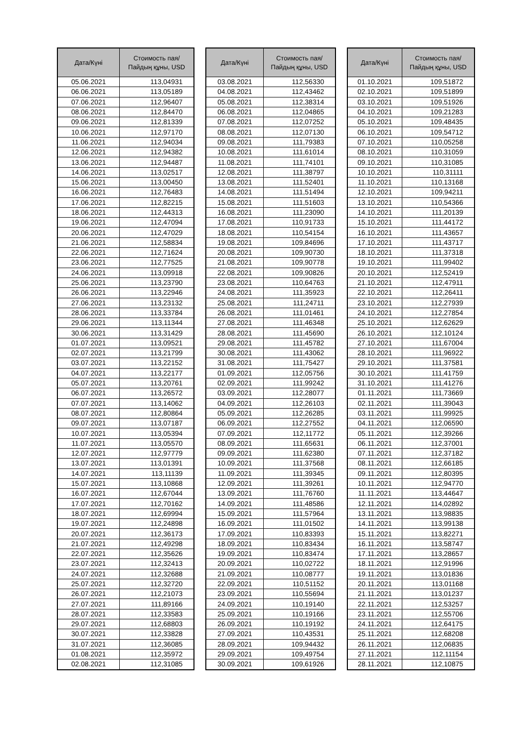| Дата/Күні | Стоимость пая/ Пайдың құны, USD |
| --- | --- |
| 05.06.2021 | 113,04931 |
| 06.06.2021 | 113,05189 |
| 07.06.2021 | 112,96407 |
| 08.06.2021 | 112,84470 |
| 09.06.2021 | 112,81339 |
| 10.06.2021 | 112,97170 |
| 11.06.2021 | 112,94034 |
| 12.06.2021 | 112,94382 |
| 13.06.2021 | 112,94487 |
| 14.06.2021 | 113,02517 |
| 15.06.2021 | 113,00450 |
| 16.06.2021 | 112,76483 |
| 17.06.2021 | 112,82215 |
| 18.06.2021 | 112,44313 |
| 19.06.2021 | 112,47094 |
| 20.06.2021 | 112,47029 |
| 21.06.2021 | 112,58834 |
| 22.06.2021 | 112,71624 |
| 23.06.2021 | 112,77525 |
| 24.06.2021 | 113,09918 |
| 25.06.2021 | 113,23790 |
| 26.06.2021 | 113,22946 |
| 27.06.2021 | 113,23132 |
| 28.06.2021 | 113,33784 |
| 29.06.2021 | 113,11344 |
| 30.06.2021 | 113,31429 |
| 01.07.2021 | 113,09521 |
| 02.07.2021 | 113,21799 |
| 03.07.2021 | 113,22152 |
| 04.07.2021 | 113,22177 |
| 05.07.2021 | 113,20761 |
| 06.07.2021 | 113,26572 |
| 07.07.2021 | 113,14062 |
| 08.07.2021 | 112,80864 |
| 09.07.2021 | 113,07187 |
| 10.07.2021 | 113,05394 |
| 11.07.2021 | 113,05570 |
| 12.07.2021 | 112,97779 |
| 13.07.2021 | 113,01391 |
| 14.07.2021 | 113,11139 |
| 15.07.2021 | 113,10868 |
| 16.07.2021 | 112,67044 |
| 17.07.2021 | 112,70162 |
| 18.07.2021 | 112,69994 |
| 19.07.2021 | 112,24898 |
| 20.07.2021 | 112,36173 |
| 21.07.2021 | 112,49298 |
| 22.07.2021 | 112,35626 |
| 23.07.2021 | 112,32413 |
| 24.07.2021 | 112,32688 |
| 25.07.2021 | 112,32720 |
| 26.07.2021 | 112,21073 |
| 27.07.2021 | 111,89166 |
| 28.07.2021 | 112,33583 |
| 29.07.2021 | 112,68803 |
| 30.07.2021 | 112,33828 |
| 31.07.2021 | 112,36085 |
| 01.08.2021 | 112,35972 |
| 02.08.2021 | 112,31085 |
| Дата/Күні | Стоимость пая/ Пайдың құны, USD |
| --- | --- |
| 03.08.2021 | 112,56330 |
| 04.08.2021 | 112,43462 |
| 05.08.2021 | 112,38314 |
| 06.08.2021 | 112,04865 |
| 07.08.2021 | 112,07252 |
| 08.08.2021 | 112,07130 |
| 09.08.2021 | 111,79383 |
| 10.08.2021 | 111,61014 |
| 11.08.2021 | 111,74101 |
| 12.08.2021 | 111,38797 |
| 13.08.2021 | 111,52401 |
| 14.08.2021 | 111,51494 |
| 15.08.2021 | 111,51603 |
| 16.08.2021 | 111,23090 |
| 17.08.2021 | 110,91733 |
| 18.08.2021 | 110,54154 |
| 19.08.2021 | 109,84696 |
| 20.08.2021 | 109,90730 |
| 21.08.2021 | 109,90778 |
| 22.08.2021 | 109,90826 |
| 23.08.2021 | 110,64763 |
| 24.08.2021 | 111,35923 |
| 25.08.2021 | 111,24711 |
| 26.08.2021 | 111,01461 |
| 27.08.2021 | 111,46348 |
| 28.08.2021 | 111,45690 |
| 29.08.2021 | 111,45782 |
| 30.08.2021 | 111,43062 |
| 31.08.2021 | 111,75427 |
| 01.09.2021 | 112,05756 |
| 02.09.2021 | 111,99242 |
| 03.09.2021 | 112,28077 |
| 04.09.2021 | 112,26103 |
| 05.09.2021 | 112,26285 |
| 06.09.2021 | 112,27552 |
| 07.09.2021 | 112,11772 |
| 08.09.2021 | 111,65631 |
| 09.09.2021 | 111,62380 |
| 10.09.2021 | 111,37568 |
| 11.09.2021 | 111,39345 |
| 12.09.2021 | 111,39261 |
| 13.09.2021 | 111,76760 |
| 14.09.2021 | 111,48586 |
| 15.09.2021 | 111,57964 |
| 16.09.2021 | 111,01502 |
| 17.09.2021 | 110,83393 |
| 18.09.2021 | 110,83434 |
| 19.09.2021 | 110,83474 |
| 20.09.2021 | 110,02722 |
| 21.09.2021 | 110,08777 |
| 22.09.2021 | 110,51152 |
| 23.09.2021 | 110,55694 |
| 24.09.2021 | 110,19140 |
| 25.09.2021 | 110,19166 |
| 26.09.2021 | 110,19192 |
| 27.09.2021 | 110,43531 |
| 28.09.2021 | 109,94432 |
| 29.09.2021 | 109,49754 |
| 30.09.2021 | 109,61926 |
| Дата/Күні | Стоимость пая/ Пайдың құны, USD |
| --- | --- |
| 01.10.2021 | 109,51872 |
| 02.10.2021 | 109,51899 |
| 03.10.2021 | 109,51926 |
| 04.10.2021 | 109,21283 |
| 05.10.2021 | 109,48435 |
| 06.10.2021 | 109,54712 |
| 07.10.2021 | 110,05258 |
| 08.10.2021 | 110,31059 |
| 09.10.2021 | 110,31085 |
| 10.10.2021 | 110,31111 |
| 11.10.2021 | 110,13168 |
| 12.10.2021 | 109,94211 |
| 13.10.2021 | 110,54366 |
| 14.10.2021 | 111,20139 |
| 15.10.2021 | 111,44172 |
| 16.10.2021 | 111,43657 |
| 17.10.2021 | 111,43717 |
| 18.10.2021 | 111,37318 |
| 19.10.2021 | 111,99402 |
| 20.10.2021 | 112,52419 |
| 21.10.2021 | 112,47911 |
| 22.10.2021 | 112,26411 |
| 23.10.2021 | 112,27939 |
| 24.10.2021 | 112,27854 |
| 25.10.2021 | 112,62629 |
| 26.10.2021 | 112,10124 |
| 27.10.2021 | 111,67004 |
| 28.10.2021 | 111,96922 |
| 29.10.2021 | 111,37581 |
| 30.10.2021 | 111,41759 |
| 31.10.2021 | 111,41276 |
| 01.11.2021 | 111,73669 |
| 02.11.2021 | 111,39043 |
| 03.11.2021 | 111,99925 |
| 04.11.2021 | 112,06590 |
| 05.11.2021 | 112,39266 |
| 06.11.2021 | 112,37001 |
| 07.11.2021 | 112,37182 |
| 08.11.2021 | 112,66185 |
| 09.11.2021 | 112,80395 |
| 10.11.2021 | 112,94770 |
| 11.11.2021 | 113,44647 |
| 12.11.2021 | 114,02892 |
| 13.11.2021 | 113,98835 |
| 14.11.2021 | 113,99138 |
| 15.11.2021 | 113,82271 |
| 16.11.2021 | 113,58747 |
| 17.11.2021 | 113,28657 |
| 18.11.2021 | 112,91996 |
| 19.11.2021 | 113,01836 |
| 20.11.2021 | 113,01168 |
| 21.11.2021 | 113,01237 |
| 22.11.2021 | 112,53257 |
| 23.11.2021 | 112,55706 |
| 24.11.2021 | 112,64175 |
| 25.11.2021 | 112,68208 |
| 26.11.2021 | 112,06835 |
| 27.11.2021 | 112,11154 |
| 28.11.2021 | 112,10875 |